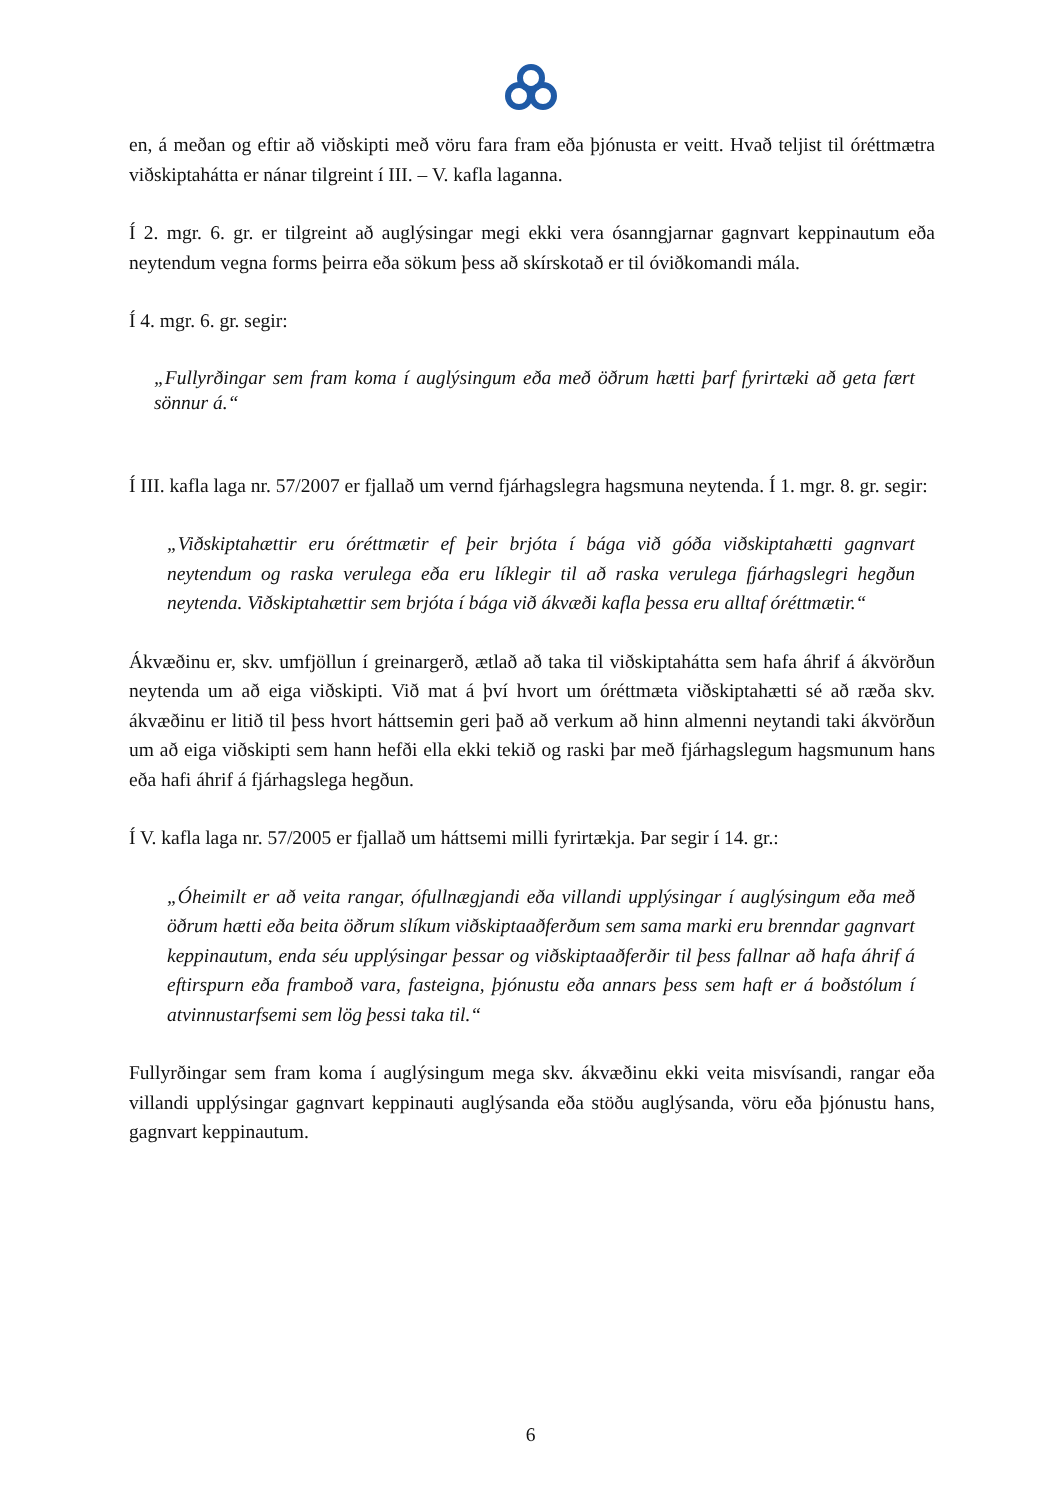en, á meðan og eftir að viðskipti með vöru fara fram eða þjónusta er veitt. Hvað teljist til óréttmætra viðskiptahátta er nánar tilgreint í III. – V. kafla laganna.
Í 2. mgr. 6. gr. er tilgreint að auglýsingar megi ekki vera ósanngjarnar gagnvart keppinautum eða neytendum vegna forms þeirra eða sökum þess að skírskotað er til óviðkomandi mála.
Í 4. mgr. 6. gr. segir:
„Fullyrðingar sem fram koma í auglýsingum eða með öðrum hætti þarf fyrirtæki að geta fært sönnur á.“
Í III. kafla laga nr. 57/2007 er fjallað um vernd fjárhagslegra hagsmuna neytenda. Í 1. mgr. 8. gr. segir:
„Viðskiptahættir eru óréttmætir ef þeir brjóta í bága við góða viðskiptahætti gagnvart neytendum og raska verulega eða eru líklegir til að raska verulega fjárhagslegri hegðun neytenda. Viðskiptahættir sem brjóta í bága við ákvæði kafla þessa eru alltaf óréttmætir.“
Ákvæðinu er, skv. umfjöllun í greinargerð, ætlað að taka til viðskiptahátta sem hafa áhrif á ákvörðun neytenda um að eiga viðskipti. Við mat á því hvort um óréttmæta viðskiptahætti sé að ræða skv. ákvæðinu er litið til þess hvort háttsemin geri það að verkum að hinn almenni neytandi taki ákvörðun um að eiga viðskipti sem hann hefði ella ekki tekið og raski þar með fjárhagslegum hagsmunum hans eða hafi áhrif á fjárhagslega hegðun.
Í V. kafla laga nr. 57/2005 er fjallað um háttsemi milli fyrirtækja. Þar segir í 14. gr.:
„Óheimilt er að veita rangar, ófullnægjandi eða villandi upplýsingar í auglýsingum eða með öðrum hætti eða beita öðrum slíkum viðskiptaaðferðum sem sama marki eru brenndar gagnvart keppinautum, enda séu upplýsingar þessar og viðskiptaaðferðir til þess fallnar að hafa áhrif á eftirspurn eða framboð vara, fasteigna, þjónustu eða annars þess sem haft er á boðstólum í atvinnustarfsemi sem lög þessi taka til.“
Fullyrðingar sem fram koma í auglýsingum mega skv. ákvæðinu ekki veita misvísandi, rangar eða villandi upplýsingar gagnvart keppinauti auglýsanda eða stöðu auglýsanda, vöru eða þjónustu hans, gagnvart keppinautum.
6